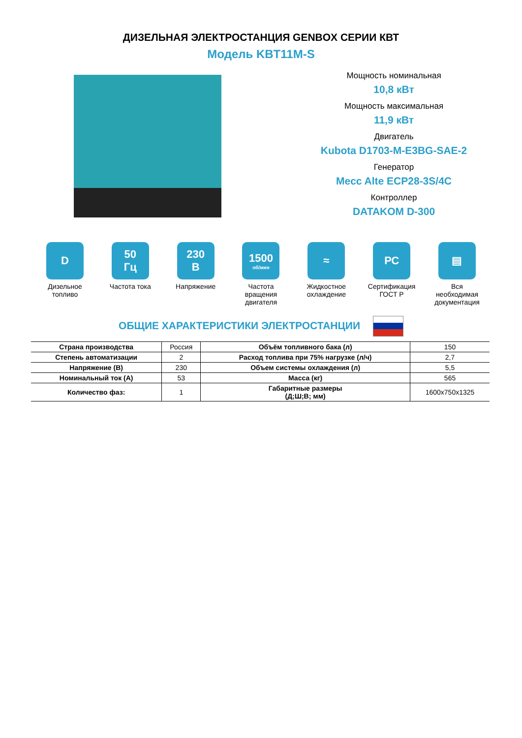ДИЗЕЛЬНАЯ ЭЛЕКТРОСТАНЦИЯ GENBOX СЕРИИ КВТ
Модель KBT11M-S
Мощность номинальная
10,8 кВт
Мощность максимальная
11,9 кВт
Двигатель
Kubota D1703-M-E3BG-SAE-2
Генератор
Mecc Alte ECP28-3S/4C
Контроллер
DATAKOM D-300
D
Дизельное топливо
50
Гц
Частота тока
230
В
Напряжение
1500
об/мин
Частота вращения двигателя
≈
Жидкостное охлаждение
РС
Сертификация ГОСТ Р
▤
Вся необходимая документация
ОБЩИЕ ХАРАКТЕРИСТИКИ ЭЛЕКТРОСТАНЦИИ
| Страна производства | Россия | Объём топливного бака (л) | 150 |
| Степень автоматизации | 2 | Расход топлива при 75% нагрузке (л/ч) | 2,7 |
| Напряжение (В) | 230 | Объем системы охлаждения (л) | 5,5 |
| Номинальный ток (А) | 53 | Масса (кг) | 565 |
| Количество фаз: | 1 | Габаритные размеры (Д;Ш;В; мм) | 1600x750x1325 |